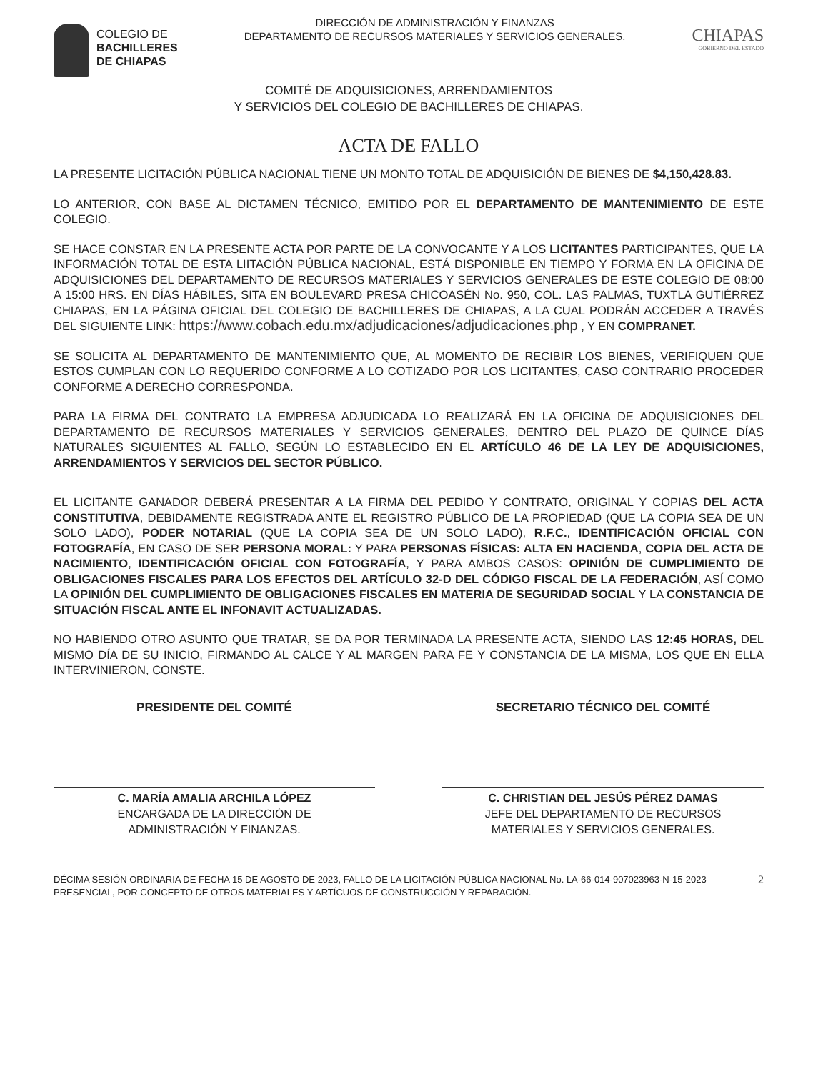COLEGIO DE
BACHILLERES
DE CHIAPAS
DIRECCIÓN DE ADMINISTRACIÓN Y FINANZAS
DEPARTAMENTO DE RECURSOS MATERIALES Y SERVICIOS GENERALES.
CHIAPAS
GOBIERNO DEL ESTADO
COMITÉ DE ADQUISICIONES, ARRENDAMIENTOS
Y SERVICIOS DEL COLEGIO DE BACHILLERES DE CHIAPAS.
ACTA DE FALLO
LA PRESENTE LICITACIÓN PÚBLICA NACIONAL TIENE UN MONTO TOTAL DE ADQUISICIÓN DE BIENES DE $4,150,428.83.
LO ANTERIOR, CON BASE AL DICTAMEN TÉCNICO, EMITIDO POR EL DEPARTAMENTO DE MANTENIMIENTO DE ESTE COLEGIO.
SE HACE CONSTAR EN LA PRESENTE ACTA POR PARTE DE LA CONVOCANTE Y A LOS LICITANTES PARTICIPANTES, QUE LA INFORMACIÓN TOTAL DE ESTA LIITACIÓN PÚBLICA NACIONAL, ESTÁ DISPONIBLE EN TIEMPO Y FORMA EN LA OFICINA DE ADQUISICIONES DEL DEPARTAMENTO DE RECURSOS MATERIALES Y SERVICIOS GENERALES DE ESTE COLEGIO DE 08:00 A 15:00 HRS. EN DÍAS HÁBILES, SITA EN BOULEVARD PRESA CHICOASÉN No. 950, COL. LAS PALMAS, TUXTLA GUTIÉRREZ CHIAPAS, EN LA PÁGINA OFICIAL DEL COLEGIO DE BACHILLERES DE CHIAPAS, A LA CUAL PODRÁN ACCEDER A TRAVÉS DEL SIGUIENTE LINK: https://www.cobach.edu.mx/adjudicaciones/adjudicaciones.php , Y EN COMPRANET.
SE SOLICITA AL DEPARTAMENTO DE MANTENIMIENTO QUE, AL MOMENTO DE RECIBIR LOS BIENES, VERIFIQUEN QUE ESTOS CUMPLAN CON LO REQUERIDO CONFORME A LO COTIZADO POR LOS LICITANTES, CASO CONTRARIO PROCEDER CONFORME A DERECHO CORRESPONDA.
PARA LA FIRMA DEL CONTRATO LA EMPRESA ADJUDICADA LO REALIZARÁ EN LA OFICINA DE ADQUISICIONES DEL DEPARTAMENTO DE RECURSOS MATERIALES Y SERVICIOS GENERALES, DENTRO DEL PLAZO DE QUINCE DÍAS NATURALES SIGUIENTES AL FALLO, SEGÚN LO ESTABLECIDO EN EL ARTÍCULO 46 DE LA LEY DE ADQUISICIONES, ARRENDAMIENTOS Y SERVICIOS DEL SECTOR PÚBLICO.
EL LICITANTE GANADOR DEBERÁ PRESENTAR A LA FIRMA DEL PEDIDO Y CONTRATO, ORIGINAL Y COPIAS DEL ACTA CONSTITUTIVA, DEBIDAMENTE REGISTRADA ANTE EL REGISTRO PÚBLICO DE LA PROPIEDAD (QUE LA COPIA SEA DE UN SOLO LADO), PODER NOTARIAL (QUE LA COPIA SEA DE UN SOLO LADO), R.F.C., IDENTIFICACIÓN OFICIAL CON FOTOGRAFÍA, EN CASO DE SER PERSONA MORAL: Y PARA PERSONAS FÍSICAS: ALTA EN HACIENDA, COPIA DEL ACTA DE NACIMIENTO, IDENTIFICACIÓN OFICIAL CON FOTOGRAFÍA, Y PARA AMBOS CASOS: OPINIÓN DE CUMPLIMIENTO DE OBLIGACIONES FISCALES PARA LOS EFECTOS DEL ARTÍCULO 32-D DEL CÓDIGO FISCAL DE LA FEDERACIÓN, ASÍ COMO LA OPINIÓN DEL CUMPLIMIENTO DE OBLIGACIONES FISCALES EN MATERIA DE SEGURIDAD SOCIAL Y LA CONSTANCIA DE SITUACIÓN FISCAL ANTE EL INFONAVIT ACTUALIZADAS.
NO HABIENDO OTRO ASUNTO QUE TRATAR, SE DA POR TERMINADA LA PRESENTE ACTA, SIENDO LAS 12:45 HORAS, DEL MISMO DÍA DE SU INICIO, FIRMANDO AL CALCE Y AL MARGEN PARA FE Y CONSTANCIA DE LA MISMA, LOS QUE EN ELLA INTERVINIERON, CONSTE.
PRESIDENTE DEL COMITÉ
C. MARÍA AMALIA ARCHILA LÓPEZ
ENCARGADA DE LA DIRECCIÓN DE
ADMINISTRACIÓN Y FINANZAS.
SECRETARIO TÉCNICO DEL COMITÉ
C. CHRISTIAN DEL JESÚS PÉREZ DAMAS
JEFE DEL DEPARTAMENTO DE RECURSOS
MATERIALES Y SERVICIOS GENERALES.
DÉCIMA SESIÓN ORDINARIA DE FECHA 15 DE AGOSTO DE 2023, FALLO DE LA LICITACIÓN PÚBLICA NACIONAL No. LA-66-014-907023963-N-15-2023 PRESENCIAL, POR CONCEPTO DE OTROS MATERIALES Y ARTÍCUOS DE CONSTRUCCIÓN Y REPARACIÓN.
2